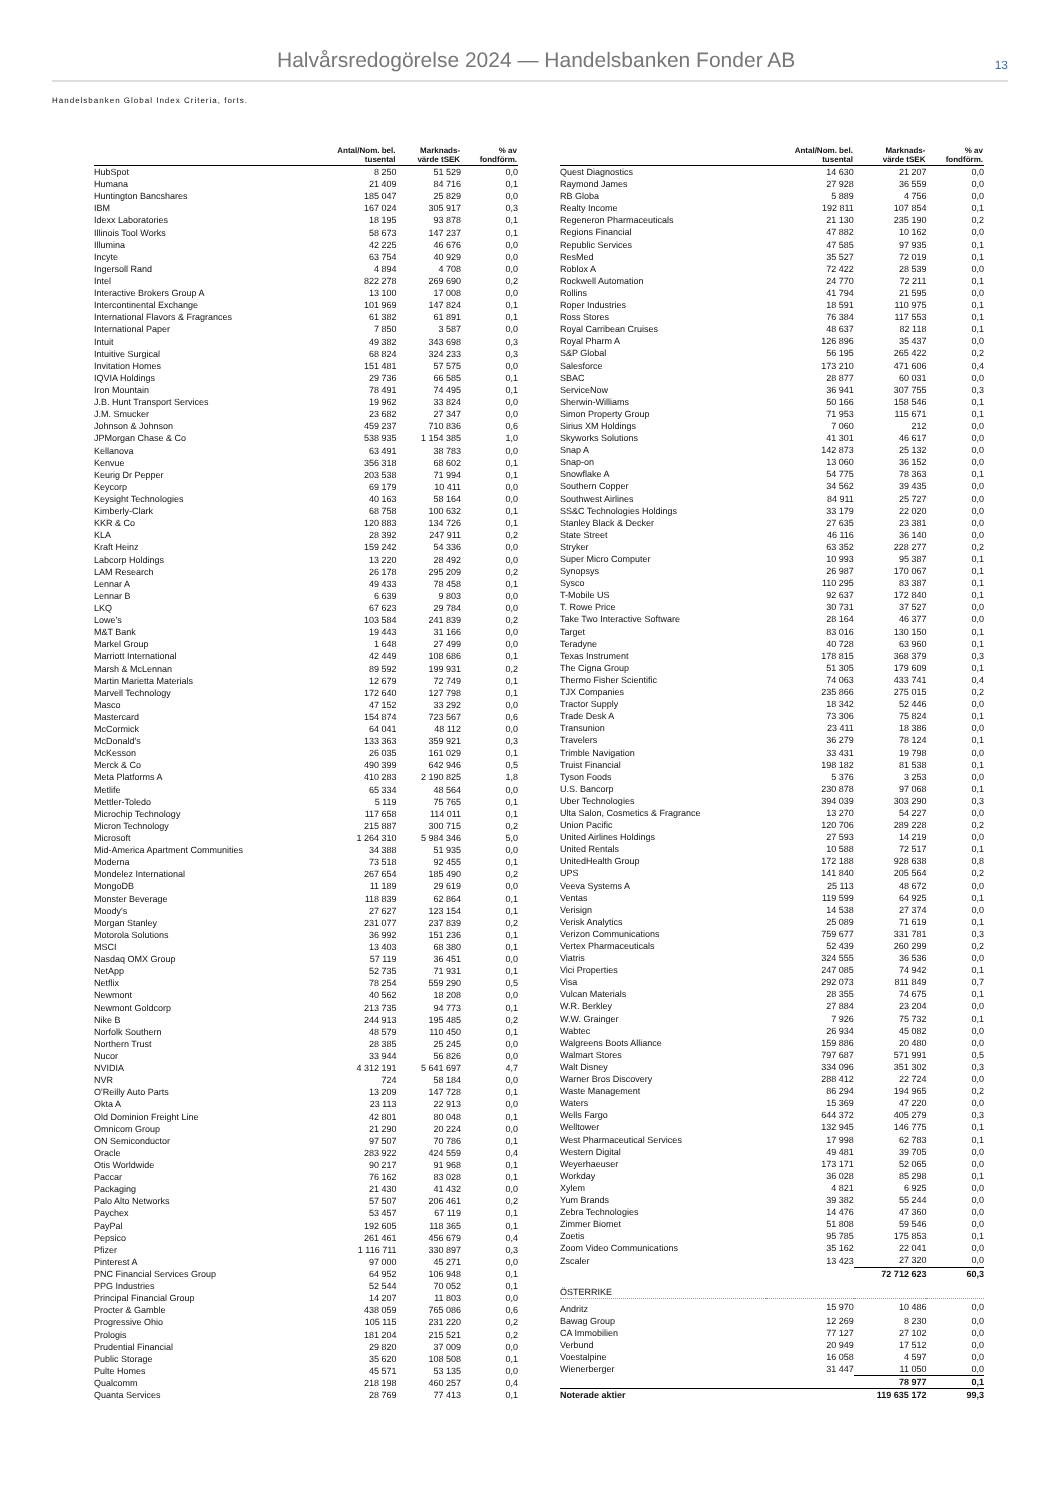Halvårsredogörelse 2024 — Handelsbanken Fonder AB
13
Handelsbanken Global Index Criteria, forts.
| | Antal/Nom. bel. tusental | Marknads- värde tSEK | % av fondförm. |
| --- | --- | --- | --- |
| HubSpot | 8 250 | 51 529 | 0,0 |
| Humana | 21 409 | 84 716 | 0,1 |
| Huntington Bancshares | 185 047 | 25 829 | 0,0 |
| IBM | 167 024 | 305 917 | 0,3 |
| Idexx Laboratories | 18 195 | 93 878 | 0,1 |
| Illinois Tool Works | 58 673 | 147 237 | 0,1 |
| Illumina | 42 225 | 46 676 | 0,0 |
| Incyte | 63 754 | 40 929 | 0,0 |
| Ingersoll Rand | 4 894 | 4 708 | 0,0 |
| Intel | 822 278 | 269 690 | 0,2 |
| Interactive Brokers Group A | 13 100 | 17 008 | 0,0 |
| Intercontinental Exchange | 101 969 | 147 824 | 0,1 |
| International Flavors & Fragrances | 61 382 | 61 891 | 0,1 |
| International Paper | 7 850 | 3 587 | 0,0 |
| Intuit | 49 382 | 343 698 | 0,3 |
| Intuitive Surgical | 68 824 | 324 233 | 0,3 |
| Invitation Homes | 151 481 | 57 575 | 0,0 |
| IQVIA Holdings | 29 736 | 66 585 | 0,1 |
| Iron Mountain | 78 491 | 74 495 | 0,1 |
| J.B. Hunt Transport Services | 19 962 | 33 824 | 0,0 |
| J.M. Smucker | 23 682 | 27 347 | 0,0 |
| Johnson & Johnson | 459 237 | 710 836 | 0,6 |
| JPMorgan Chase & Co | 538 935 | 1 154 385 | 1,0 |
| Kellanova | 63 491 | 38 783 | 0,0 |
| Kenvue | 356 318 | 68 602 | 0,1 |
| Keurig Dr Pepper | 203 538 | 71 994 | 0,1 |
| Keycorp | 69 179 | 10 411 | 0,0 |
| Keysight Technologies | 40 163 | 58 164 | 0,0 |
| Kimberly-Clark | 68 758 | 100 632 | 0,1 |
| KKR & Co | 120 883 | 134 726 | 0,1 |
| KLA | 28 392 | 247 911 | 0,2 |
| Kraft Heinz | 159 242 | 54 336 | 0,0 |
| Labcorp Holdings | 13 220 | 28 492 | 0,0 |
| LAM Research | 26 178 | 295 209 | 0,2 |
| Lennar A | 49 433 | 78 458 | 0,1 |
| Lennar B | 6 639 | 9 803 | 0,0 |
| LKQ | 67 623 | 29 784 | 0,0 |
| Lowe's | 103 584 | 241 839 | 0,2 |
| M&T Bank | 19 443 | 31 166 | 0,0 |
| Markel Group | 1 648 | 27 499 | 0,0 |
| Marriott International | 42 449 | 108 686 | 0,1 |
| Marsh & McLennan | 89 592 | 199 931 | 0,2 |
| Martin Marietta Materials | 12 679 | 72 749 | 0,1 |
| Marvell Technology | 172 640 | 127 798 | 0,1 |
| Masco | 47 152 | 33 292 | 0,0 |
| Mastercard | 154 874 | 723 567 | 0,6 |
| McCormick | 64 041 | 48 112 | 0,0 |
| McDonald's | 133 363 | 359 921 | 0,3 |
| McKesson | 26 035 | 161 029 | 0,1 |
| Merck & Co | 490 399 | 642 946 | 0,5 |
| Meta Platforms A | 410 283 | 2 190 825 | 1,8 |
| Metlife | 65 334 | 48 564 | 0,0 |
| Mettler-Toledo | 5 119 | 75 765 | 0,1 |
| Microchip Technology | 117 658 | 114 011 | 0,1 |
| Micron Technology | 215 887 | 300 715 | 0,2 |
| Microsoft | 1 264 310 | 5 984 346 | 5,0 |
| Mid-America Apartment Communities | 34 388 | 51 935 | 0,0 |
| Moderna | 73 518 | 92 455 | 0,1 |
| Mondelez International | 267 654 | 185 490 | 0,2 |
| MongoDB | 11 189 | 29 619 | 0,0 |
| Monster Beverage | 118 839 | 62 864 | 0,1 |
| Moody's | 27 627 | 123 154 | 0,1 |
| Morgan Stanley | 231 077 | 237 839 | 0,2 |
| Motorola Solutions | 36 992 | 151 236 | 0,1 |
| MSCI | 13 403 | 68 380 | 0,1 |
| Nasdaq OMX Group | 57 119 | 36 451 | 0,0 |
| NetApp | 52 735 | 71 931 | 0,1 |
| Netflix | 78 254 | 559 290 | 0,5 |
| Newmont | 40 562 | 18 208 | 0,0 |
| Newmont Goldcorp | 213 735 | 94 773 | 0,1 |
| Nike B | 244 913 | 195 485 | 0,2 |
| Norfolk Southern | 48 579 | 110 450 | 0,1 |
| Northern Trust | 28 385 | 25 245 | 0,0 |
| Nucor | 33 944 | 56 826 | 0,0 |
| NVIDIA | 4 312 191 | 5 641 697 | 4,7 |
| NVR | 724 | 58 184 | 0,0 |
| O'Reilly Auto Parts | 13 209 | 147 728 | 0,1 |
| Okta A | 23 113 | 22 913 | 0,0 |
| Old Dominion Freight Line | 42 801 | 80 048 | 0,1 |
| Omnicom Group | 21 290 | 20 224 | 0,0 |
| ON Semiconductor | 97 507 | 70 786 | 0,1 |
| Oracle | 283 922 | 424 559 | 0,4 |
| Otis Worldwide | 90 217 | 91 968 | 0,1 |
| Paccar | 76 162 | 83 028 | 0,1 |
| Packaging | 21 430 | 41 432 | 0,0 |
| Palo Alto Networks | 57 507 | 206 461 | 0,2 |
| Paychex | 53 457 | 67 119 | 0,1 |
| PayPal | 192 605 | 118 365 | 0,1 |
| Pepsico | 261 461 | 456 679 | 0,4 |
| Pfizer | 1 116 711 | 330 897 | 0,3 |
| Pinterest A | 97 000 | 45 271 | 0,0 |
| PNC Financial Services Group | 64 952 | 106 948 | 0,1 |
| PPG Industries | 52 544 | 70 052 | 0,1 |
| Principal Financial Group | 14 207 | 11 803 | 0,0 |
| Procter & Gamble | 438 059 | 765 086 | 0,6 |
| Progressive Ohio | 105 115 | 231 220 | 0,2 |
| Prologis | 181 204 | 215 521 | 0,2 |
| Prudential Financial | 29 820 | 37 009 | 0,0 |
| Public Storage | 35 620 | 108 508 | 0,1 |
| Pulte Homes | 45 571 | 53 135 | 0,0 |
| Qualcomm | 218 198 | 460 257 | 0,4 |
| Quanta Services | 28 769 | 77 413 | 0,1 |
| | Antal/Nom. bel. tusental | Marknads- värde tSEK | % av fondförm. |
| --- | --- | --- | --- |
| Quest Diagnostics | 14 630 | 21 207 | 0,0 |
| Raymond James | 27 928 | 36 559 | 0,0 |
| RB Globa | 5 889 | 4 756 | 0,0 |
| Realty Income | 192 811 | 107 854 | 0,1 |
| Regeneron Pharmaceuticals | 21 130 | 235 190 | 0,2 |
| Regions Financial | 47 882 | 10 162 | 0,0 |
| Republic Services | 47 585 | 97 935 | 0,1 |
| ResMed | 35 527 | 72 019 | 0,1 |
| Roblox A | 72 422 | 28 539 | 0,0 |
| Rockwell Automation | 24 770 | 72 211 | 0,1 |
| Rollins | 41 794 | 21 595 | 0,0 |
| Roper Industries | 18 591 | 110 975 | 0,1 |
| Ross Stores | 76 384 | 117 553 | 0,1 |
| Royal Carribean Cruises | 48 637 | 82 118 | 0,1 |
| Royal Pharm A | 126 896 | 35 437 | 0,0 |
| S&P Global | 56 195 | 265 422 | 0,2 |
| Salesforce | 173 210 | 471 606 | 0,4 |
| SBAC | 28 877 | 60 031 | 0,0 |
| ServiceNow | 36 941 | 307 755 | 0,3 |
| Sherwin-Williams | 50 166 | 158 546 | 0,1 |
| Simon Property Group | 71 953 | 115 671 | 0,1 |
| Sirius XM Holdings | 7 060 | 212 | 0,0 |
| Skyworks Solutions | 41 301 | 46 617 | 0,0 |
| Snap A | 142 873 | 25 132 | 0,0 |
| Snap-on | 13 060 | 36 152 | 0,0 |
| Snowflake A | 54 775 | 78 363 | 0,1 |
| Southern Copper | 34 562 | 39 435 | 0,0 |
| Southwest Airlines | 84 911 | 25 727 | 0,0 |
| SS&C Technologies Holdings | 33 179 | 22 020 | 0,0 |
| Stanley Black & Decker | 27 635 | 23 381 | 0,0 |
| State Street | 46 116 | 36 140 | 0,0 |
| Stryker | 63 352 | 228 277 | 0,2 |
| Super Micro Computer | 10 993 | 95 387 | 0,1 |
| Synopsys | 26 987 | 170 067 | 0,1 |
| Sysco | 110 295 | 83 387 | 0,1 |
| T-Mobile US | 92 637 | 172 840 | 0,1 |
| T. Rowe Price | 30 731 | 37 527 | 0,0 |
| Take Two Interactive Software | 28 164 | 46 377 | 0,0 |
| Target | 83 016 | 130 150 | 0,1 |
| Teradyne | 40 728 | 63 960 | 0,1 |
| Texas Instrument | 178 815 | 368 379 | 0,3 |
| The Cigna Group | 51 305 | 179 609 | 0,1 |
| Thermo Fisher Scientific | 74 063 | 433 741 | 0,4 |
| TJX Companies | 235 866 | 275 015 | 0,2 |
| Tractor Supply | 18 342 | 52 446 | 0,0 |
| Trade Desk A | 73 306 | 75 824 | 0,1 |
| Transunion | 23 411 | 18 386 | 0,0 |
| Travelers | 36 279 | 78 124 | 0,1 |
| Trimble Navigation | 33 431 | 19 798 | 0,0 |
| Truist Financial | 198 182 | 81 538 | 0,1 |
| Tyson Foods | 5 376 | 3 253 | 0,0 |
| U.S. Bancorp | 230 878 | 97 068 | 0,1 |
| Uber Technologies | 394 039 | 303 290 | 0,3 |
| Ulta Salon, Cosmetics & Fragrance | 13 270 | 54 227 | 0,0 |
| Union Pacific | 120 706 | 289 228 | 0,2 |
| United Airlines Holdings | 27 593 | 14 219 | 0,0 |
| United Rentals | 10 588 | 72 517 | 0,1 |
| UnitedHealth Group | 172 188 | 928 638 | 0,8 |
| UPS | 141 840 | 205 564 | 0,2 |
| Veeva Systems A | 25 113 | 48 672 | 0,0 |
| Ventas | 119 599 | 64 925 | 0,1 |
| Verisign | 14 538 | 27 374 | 0,0 |
| Verisk Analytics | 25 089 | 71 619 | 0,1 |
| Verizon Communications | 759 677 | 331 781 | 0,3 |
| Vertex Pharmaceuticals | 52 439 | 260 299 | 0,2 |
| Viatris | 324 555 | 36 536 | 0,0 |
| Vici Properties | 247 085 | 74 942 | 0,1 |
| Visa | 292 073 | 811 849 | 0,7 |
| Vulcan Materials | 28 355 | 74 675 | 0,1 |
| W.R. Berkley | 27 884 | 23 204 | 0,0 |
| W.W. Grainger | 7 926 | 75 732 | 0,1 |
| Wabtec | 26 934 | 45 082 | 0,0 |
| Walgreens Boots Alliance | 159 886 | 20 480 | 0,0 |
| Walmart Stores | 797 687 | 571 991 | 0,5 |
| Walt Disney | 334 096 | 351 302 | 0,3 |
| Warner Bros Discovery | 288 412 | 22 724 | 0,0 |
| Waste Management | 86 294 | 194 965 | 0,2 |
| Waters | 15 369 | 47 220 | 0,0 |
| Wells Fargo | 644 372 | 405 279 | 0,3 |
| Welltower | 132 945 | 146 775 | 0,1 |
| West Pharmaceutical Services | 17 998 | 62 783 | 0,1 |
| Western Digital | 49 481 | 39 705 | 0,0 |
| Weyerhaeuser | 173 171 | 52 065 | 0,0 |
| Workday | 36 028 | 85 298 | 0,1 |
| Xylem | 4 821 | 6 925 | 0,0 |
| Yum Brands | 39 382 | 55 244 | 0,0 |
| Zebra Technologies | 14 476 | 47 360 | 0,0 |
| Zimmer Biomet | 51 808 | 59 546 | 0,0 |
| Zoetis | 95 785 | 175 853 | 0,1 |
| Zoom Video Communications | 35 162 | 22 041 | 0,0 |
| Zscaler | 13 423 | 27 320 | 0,0 |
| | | 72 712 623 | 60,3 |
| ÖSTERRIKE | | | |
| Andritz | 15 970 | 10 486 | 0,0 |
| Bawag Group | 12 269 | 8 230 | 0,0 |
| CA Immobilien | 77 127 | 27 102 | 0,0 |
| Verbund | 20 949 | 17 512 | 0,0 |
| Voestalpine | 16 058 | 4 597 | 0,0 |
| Wienerberger | 31 447 | 11 050 | 0,0 |
| | | 78 977 | 0,1 |
| Noterade aktier | | 119 635 172 | 99,3 |